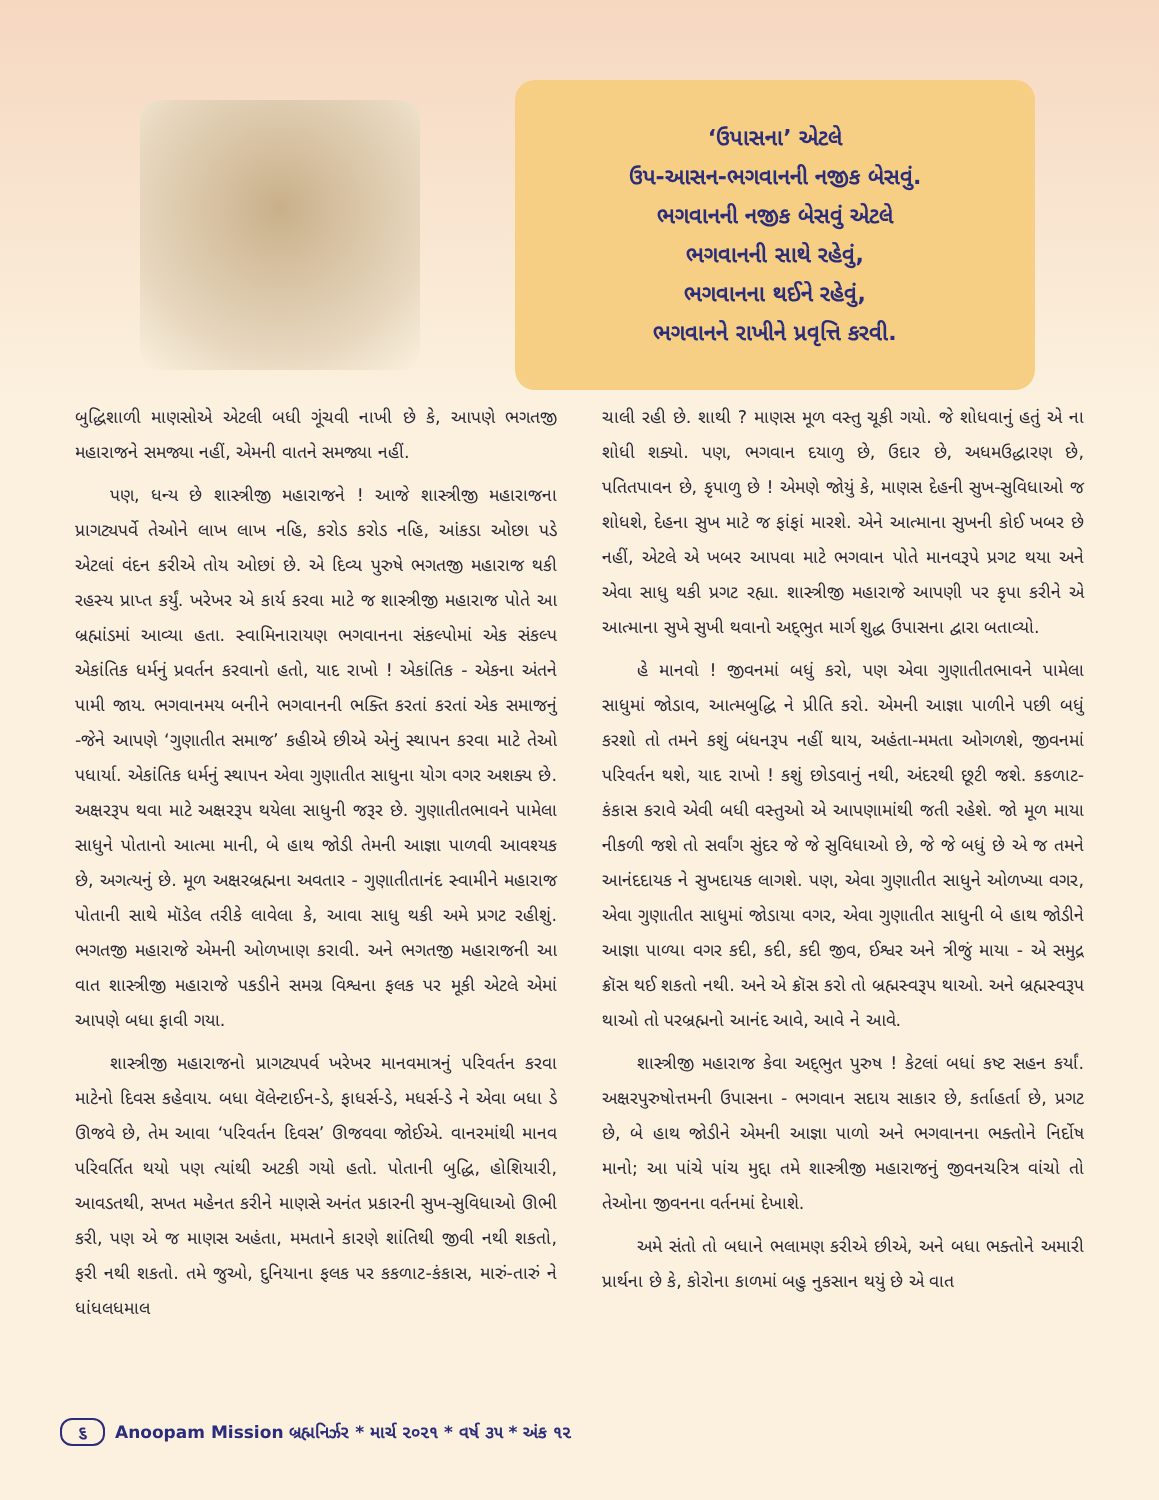‘ઉપાસના’ એટલે
ઉપ-આસન-ભગવાનની નજીક બેસવું.
ભગવાનની નજીક બેસવું એટલે
ભગવાનની સાથે રહેવું,
ભગવાનના થઈને રહેવું,
ભગવાનને રાખીને પ્રવૃત્તિ કરવી.
બુદ્ધિશાળી માણસોએ એટલી બધી ગૂંચવી નાખી છે કે, આપણે ભગતજી મહારાજને સમજ્યા નહીં, એમની વાતને સમજ્યા નહીં.
પણ, ધન્ય છે શાસ્ત્રીજી મહારાજને ! આજે શાસ્ત્રીજી મહારાજના પ્રાગટ્યપર્વે તેઓને લાખ લાખ નહિ, કરોડ કરોડ નહિ, આંકડા ઓછા પડે એટલાં વંદન કરીએ તોય ઓછાં છે. એ દિવ્ય પુરુષે ભગતજી મહારાજ થકી રહસ્ય પ્રાપ્ત કર્યું. ખરેખર એ કાર્ય કરવા માટે જ શાસ્ત્રીજી મહારાજ પોતે આ બ્રહ્માંડમાં આવ્યા હતા. સ્વામિનારાયણ ભગવાનના સંકલ્પોમાં એક સંકલ્પ એકાંતિક ધર્મનું પ્રવર્તન કરવાનો હતો, યાદ રાખો ! એકાંતિક - એકના અંતને પામી જાય. ભગવાનમય બનીને ભગવાનની ભક્તિ કરતાં કરતાં એક સમાજનું -જેને આપણે ‘ગુણાતીત સમાજ’ કહીએ છીએ એનું સ્થાપન કરવા માટે તેઓ પધાર્યા. એકાંતિક ધર્મનું સ્થાપન એવા ગુણાતીત સાધુના યોગ વગર અશક્ય છે. અક્ષરરૂપ થવા માટે અક્ષરરૂપ થયેલા સાધુની જરૂર છે. ગુણાતીતભાવને પામેલા સાધુને પોતાનો આત્મા માની, બે હાથ જોડી તેમની આજ્ઞા પાળવી આવશ્યક છે, અગત્યનું છે. મૂળ અક્ષરબ્રહ્મના અવતાર - ગુણાતીતાનંદ સ્વામીને મહારાજ પોતાની સાથે મૉડેલ તરીકે લાવેલા કે, આવા સાધુ થકી અમે પ્રગટ રહીશું. ભગતજી મહારાજે એમની ઓળખાણ કરાવી. અને ભગતજી મહારાજની આ વાત શાસ્ત્રીજી મહારાજે પકડીને સમગ્ર વિશ્વના ફલક પર મૂકી એટલે એમાં આપણે બધા ફાવી ગયા.
શાસ્ત્રીજી મહારાજનો પ્રાગટ્યપર્વ ખરેખર માનવમાત્રનું પરિવર્તન કરવા માટેનો દિવસ કહેવાય. બધા વૅલેન્ટાઈન-ડે, ફાધર્સ-ડે, મધર્સ-ડે ને એવા બધા ડે ઊજવે છે, તેમ આવા ‘પરિવર્તન દિવસ’ ઊજવવા જોઈએ. વાનરમાંથી માનવ પરિવર્તિત થયો પણ ત્યાંથી અટકી ગયો હતો. પોતાની બુદ્ધિ, હોશિયારી, આવડતથી, સખત મહેનત કરીને માણસે અનંત પ્રકારની સુખ-સુવિધાઓ ઊભી કરી, પણ એ જ માણસ અહંતા, મમતાને કારણે શાંતિથી જીવી નથી શકતો, ફરી નથી શકતો. તમે જુઓ, દુનિયાના ફલક પર કકળાટ-કંકાસ, મારું-તારું ને ધાંધલધમાલ
ચાલી રહી છે. શાથી ? માણસ મૂળ વસ્તુ ચૂકી ગયો. જે શોધવાનું હતું એ ના શોધી શક્યો. પણ, ભગવાન દયાળુ છે, ઉદાર છે, અધમઉદ્ધારણ છે, પતિતપાવન છે, કૃપાળુ છે ! એમણે જોયું કે, માણસ દેહની સુખ-સુવિધાઓ જ શોધશે, દેહના સુખ માટે જ ફાંફાં મારશે. એને આત્માના સુખની કોઈ ખબર છે નહીં, એટલે એ ખબર આપવા માટે ભગવાન પોતે માનવરૂપે પ્રગટ થયા અને એવા સાધુ થકી પ્રગટ રહ્યા. શાસ્ત્રીજી મહારાજે આપણી પર કૃપા કરીને એ આત્માના સુખે સુખી થવાનો અદ્‌ભુત માર્ગ શુદ્ધ ઉપાસના દ્વારા બતાવ્યો.
હે માનવો ! જીવનમાં બધું કરો, પણ એવા ગુણાતીતભાવને પામેલા સાધુમાં જોડાવ, આત્મબુદ્ધિ ને પ્રીતિ કરો. એમની આજ્ઞા પાળીને પછી બધું કરશો તો તમને કશું બંધનરૂપ નહીં થાય, અહંતા-મમતા ઓગળશે, જીવનમાં પરિવર્તન થશે, યાદ રાખો ! કશું છોડવાનું નથી, અંદરથી છૂટી જશે. કકળાટ-કંકાસ કરાવે એવી બધી વસ્તુઓ એ આપણામાંથી જતી રહેશે. જો મૂળ માયા નીકળી જશે તો સર્વાંગ સુંદર જે જે સુવિધાઓ છે, જે જે બધું છે એ જ તમને આનંદદાયક ને સુખદાયક લાગશે. પણ, એવા ગુણાતીત સાધુને ઓળખ્યા વગર, એવા ગુણાતીત સાધુમાં જોડાયા વગર, એવા ગુણાતીત સાધુની બે હાથ જોડીને આજ્ઞા પાળ્યા વગર કદી, કદી, કદી જીવ, ઈશ્વર અને ત્રીજું માયા - એ સમુદ્ર ક્રૉસ થઈ શકતો નથી. અને એ ક્રૉસ કરો તો બ્રહ્મસ્વરૂપ થાઓ. અને બ્રહ્મસ્વરૂપ થાઓ તો પરબ્રહ્મનો આનંદ આવે, આવે ને આવે.
શાસ્ત્રીજી મહારાજ કેવા અદ્‌ભુત પુરુષ ! કેટલાં બધાં કષ્ટ સહન કર્યાં. અક્ષરપુરુષોત્તમની ઉપાસના - ભગવાન સદાય સાકાર છે, કર્તાહર્તા છે, પ્રગટ છે, બે હાથ જોડીને એમની આજ્ઞા પાળો અને ભગવાનના ભક્તોને નિર્દોષ માનો; આ પાંચે પાંચ મુદ્દા તમે શાસ્ત્રીજી મહારાજનું જીવનચરિત્ર વાંચો તો તેઓના જીવનના વર્તનમાં દેખાશે.
અમે સંતો તો બધાને ભલામણ કરીએ છીએ, અને બધા ભક્તોને અમારી પ્રાર્થના છે કે, કોરોના કાળમાં બહુ નુકસાન થયું છે એ વાત
૬ Anoopam Mission બ્રહ્મનિર્ઝર * માર્ચ ૨૦૨૧ * વર્ષ ૩૫ * અંક ૧૨